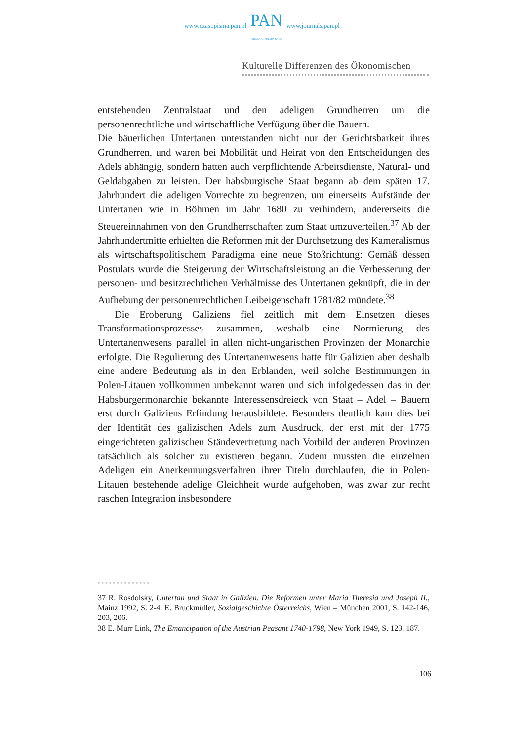www.czasopisma.pan.pl
PAN
POLSKA AKADEMIA NAUK
www.journals.pan.pl
Kulturelle Differenzen des Ökonomischen
entstehenden Zentralstaat und den adeligen Grundherren um die personenrechtliche und wirtschaftliche Verfügung über die Bauern.
Die bäuerlichen Untertanen unterstanden nicht nur der Gerichtsbarkeit ihres Grundherren, und waren bei Mobilität und Heirat von den Entscheidungen des Adels abhängig, sondern hatten auch verpflichtende Arbeitsdienste, Natural- und Geldabgaben zu leisten. Der habsburgische Staat begann ab dem späten 17. Jahrhundert die adeligen Vorrechte zu begrenzen, um einerseits Aufstände der Untertanen wie in Böhmen im Jahr 1680 zu verhindern, andererseits die Steuereinnahmen von den Grundherrschaften zum Staat umzuverteilen.<sup>37</sup> Ab der Jahrhundertmitte erhielten die Reformen mit der Durchsetzung des Kameralismus als wirtschaftspolitischem Paradigma eine neue Stoßrichtung: Gemäß dessen Postulats wurde die Steigerung der Wirtschaftsleistung an die Verbesserung der personen- und besitzrechtlichen Verhältnisse des Untertanen geknüpft, die in der Aufhebung der personenrechtlichen Leibeigenschaft 1781/82 mündete.<sup>38</sup>
Die Eroberung Galiziens fiel zeitlich mit dem Einsetzen dieses Transformationsprozesses zusammen, weshalb eine Normierung des Untertanenwesens parallel in allen nicht-ungarischen Provinzen der Monarchie erfolgte. Die Regulierung des Untertanenwesens hatte für Galizien aber deshalb eine andere Bedeutung als in den Erblanden, weil solche Bestimmungen in Polen-Litauen vollkommen unbekannt waren und sich infolgedessen das in der Habsburgermonarchie bekannte Interessensdreieck von Staat – Adel – Bauern erst durch Galiziens Erfindung herausbildete. Besonders deutlich kam dies bei der Identität des galizischen Adels zum Ausdruck, der erst mit der 1775 eingerichteten galizischen Ständevertretung nach Vorbild der anderen Provinzen tatsächlich als solcher zu existieren begann. Zudem mussten die einzelnen Adeligen ein Anerkennungsverfahren ihrer Titeln durchlaufen, die in Polen-Litauen bestehende adelige Gleichheit wurde aufgehoben, was zwar zur recht raschen Integration insbesondere
37 R. Rosdolsky, Untertan und Staat in Galizien. Die Reformen unter Maria Theresia und Joseph II., Mainz 1992, S. 2-4. E. Bruckmüller, Sozialgeschichte Österreichs, Wien – München 2001, S. 142-146, 203, 206.
38 E. Murr Link, The Emancipation of the Austrian Peasant 1740-1798, New York 1949, S. 123, 187.
106